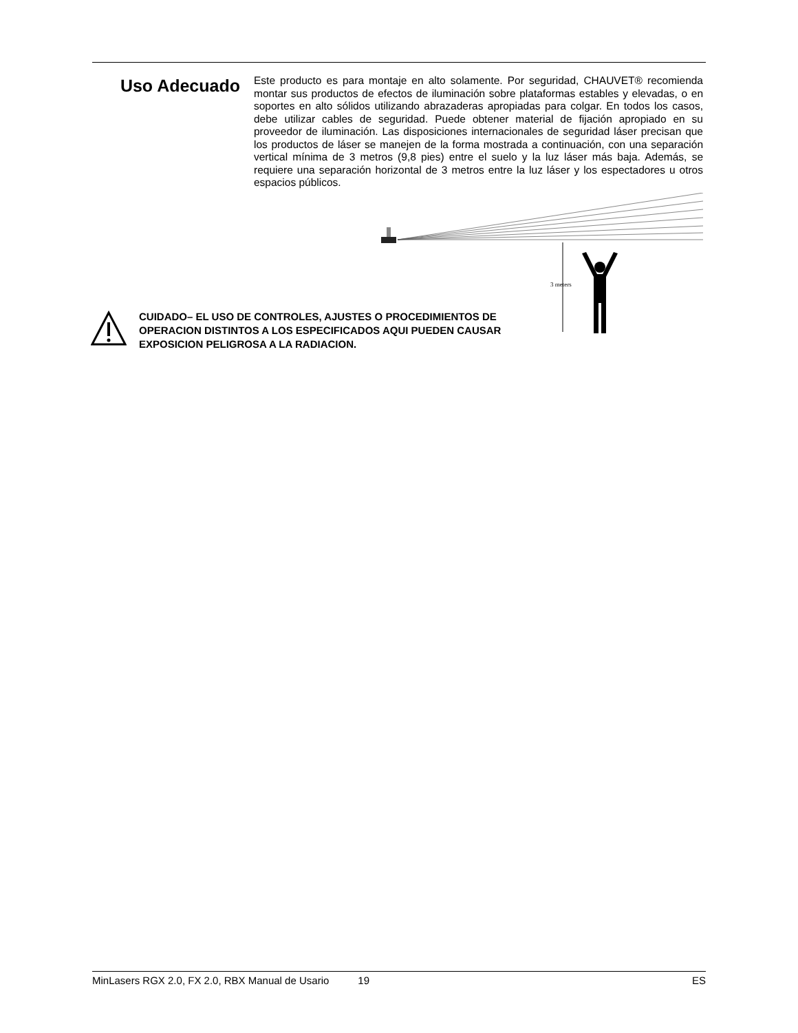Uso Adecuado
Este producto es para montaje en alto solamente. Por seguridad, CHAUVET® recomienda montar sus productos de efectos de iluminación sobre plataformas estables y elevadas, o en soportes en alto sólidos utilizando abrazaderas apropiadas para colgar. En todos los casos, debe utilizar cables de seguridad. Puede obtener material de fijación apropiado en su proveedor de iluminación. Las disposiciones internacionales de seguridad láser precisan que los productos de láser se manejen de la forma mostrada a continuación, con una separación vertical mínima de 3 metros (9,8 pies) entre el suelo y la luz láser más baja. Además, se requiere una separación horizontal de 3 metros entre la luz láser y los espectadores u otros espacios públicos.
3 meters
CUIDADO– EL USO DE CONTROLES, AJUSTES O PROCEDIMIENTOS DE
OPERACION DISTINTOS A LOS ESPECIFICADOS AQUI PUEDEN CAUSAR
EXPOSICION PELIGROSA A LA RADIACION.
MinLasers RGX 2.0, FX 2.0, RBX Manual de Usario 19 ES